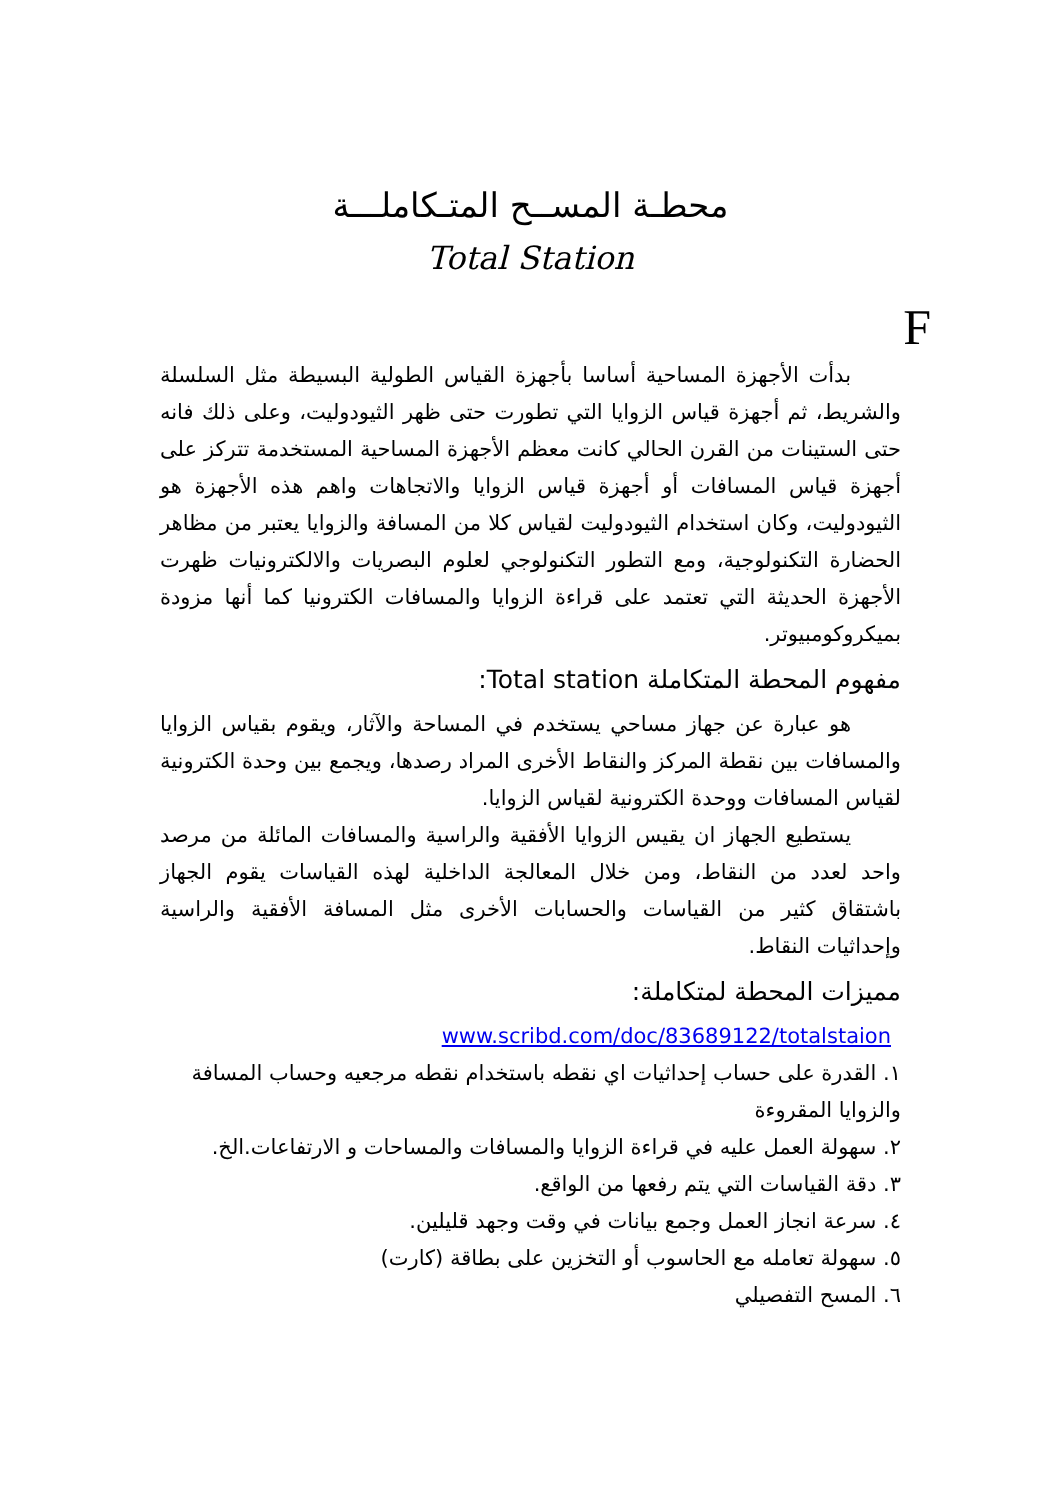محطـة المســح المتـكاملـــة
Total Station
F
بدأت الأجهزة المساحية أساسا بأجهزة القياس الطولية البسيطة مثل السلسلة والشريط، ثم أجهزة قياس الزوايا التي تطورت حتى ظهر الثيودوليت، وعلى ذلك فانه حتى الستينات من القرن الحالي كانت معظم الأجهزة المساحية المستخدمة تتركز على أجهزة قياس المسافات أو أجهزة قياس الزوايا والاتجاهات واهم هذه الأجهزة هو الثيودوليت، وكان استخدام الثيودوليت لقياس كلا من المسافة والزوايا يعتبر من مظاهر الحضارة التكنولوجية، ومع التطور التكنولوجي لعلوم البصريات والالكترونيات ظهرت الأجهزة الحديثة التي تعتمد على قراءة الزوايا والمسافات الكترونيا كما أنها مزودة بميكروكومبيوتر.
مفهوم المحطة المتكاملة Total station:
هو عبارة عن جهاز مساحي يستخدم في المساحة والآثار، ويقوم بقياس الزوايا والمسافات بين نقطة المركز والنقاط الأخرى المراد رصدها، ويجمع بين وحدة الكترونية لقياس المسافات ووحدة الكترونية لقياس الزوايا.
يستطيع الجهاز ان يقيس الزوايا الأفقية والراسية والمسافات المائلة من مرصد واحد لعدد من النقاط، ومن خلال المعالجة الداخلية لهذه القياسات يقوم الجهاز باشتقاق كثير من القياسات والحسابات الأخرى مثل المسافة الأفقية والراسية وإحداثيات النقاط.
مميزات المحطة لمتكاملة:
www.scribd.com/doc/83689122/totalstaion
١. القدرة على حساب إحداثيات اي نقطه باستخدام نقطه مرجعيه وحساب المسافة والزوايا المقروءة
٢. سهولة العمل عليه في قراءة الزوايا والمسافات والمساحات و الارتفاعات.الخ.
٣. دقة القياسات التي يتم رفعها من الواقع.
٤. سرعة انجاز العمل وجمع بيانات في وقت وجهد قليلين.
٥. سهولة تعامله مع الحاسوب أو التخزين على بطاقة (كارت)
٦. المسح التفصيلي